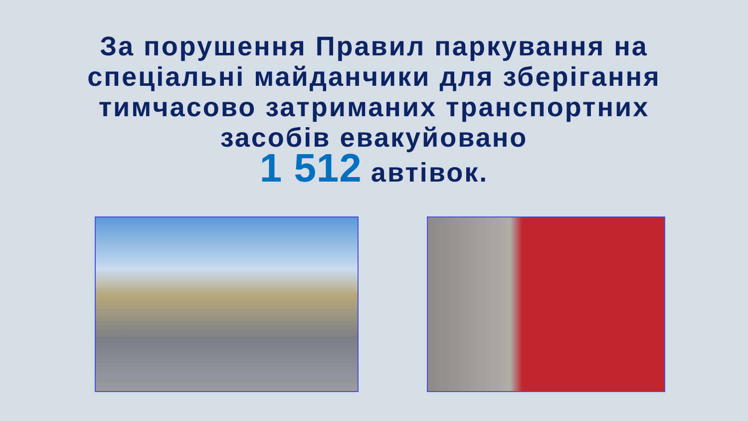За порушення Правил паркування на
спеціальні майданчики для зберігання
тимчасово затриманих транспортних
засобів евакуйовано
1 512 автівок.